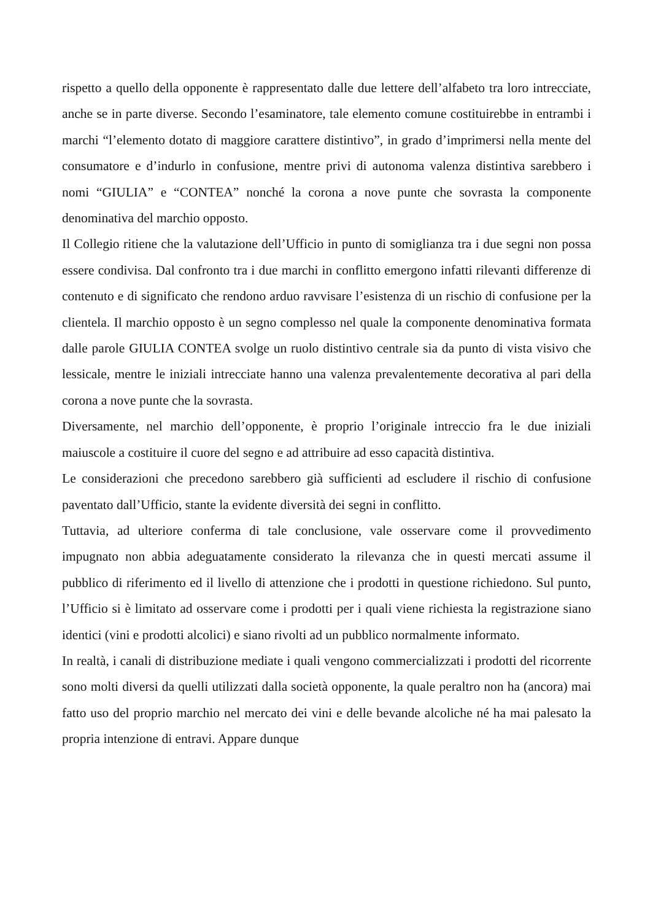rispetto a quello della opponente è rappresentato dalle due lettere dell’alfabeto tra loro intrecciate, anche se in parte diverse. Secondo l’esaminatore, tale elemento comune costituirebbe in entrambi i marchi “l’elemento dotato di maggiore carattere distintivo”, in grado d’imprimersi nella mente del consumatore e d’indurlo in confusione, mentre privi di autonoma valenza distintiva sarebbero i nomi “GIULIA” e “CONTEA” nonché la corona a nove punte che sovrasta la componente denominativa del marchio opposto.
Il Collegio ritiene che la valutazione dell’Ufficio in punto di somiglianza tra i due segni non possa essere condivisa. Dal confronto tra i due marchi in conflitto emergono infatti rilevanti differenze di contenuto e di significato che rendono arduo ravvisare l’esistenza di un rischio di confusione per la clientela. Il marchio opposto è un segno complesso nel quale la componente denominativa formata dalle parole GIULIA CONTEA svolge un ruolo distintivo centrale sia da punto di vista visivo che lessicale, mentre le iniziali intrecciate hanno una valenza prevalentemente decorativa al pari della corona a nove punte che la sovrasta.
Diversamente, nel marchio dell’opponente, è proprio l’originale intreccio fra le due iniziali maiuscole a costituire il cuore del segno e ad attribuire ad esso capacità distintiva.
Le considerazioni che precedono sarebbero già sufficienti ad escludere il rischio di confusione paventato dall’Ufficio, stante la evidente diversità dei segni in conflitto.
Tuttavia, ad ulteriore conferma di tale conclusione, vale osservare come il provvedimento impugnato non abbia adeguatamente considerato la rilevanza che in questi mercati assume il pubblico di riferimento ed il livello di attenzione che i prodotti in questione richiedono. Sul punto, l’Ufficio si è limitato ad osservare come i prodotti per i quali viene richiesta la registrazione siano identici (vini e prodotti alcolici) e siano rivolti ad un pubblico normalmente informato.
In realtà, i canali di distribuzione mediate i quali vengono commercializzati i prodotti del ricorrente sono molti diversi da quelli utilizzati dalla società opponente, la quale peraltro non ha (ancora) mai fatto uso del proprio marchio nel mercato dei vini e delle bevande alcoliche né ha mai palesato la propria intenzione di entravi. Appare dunque